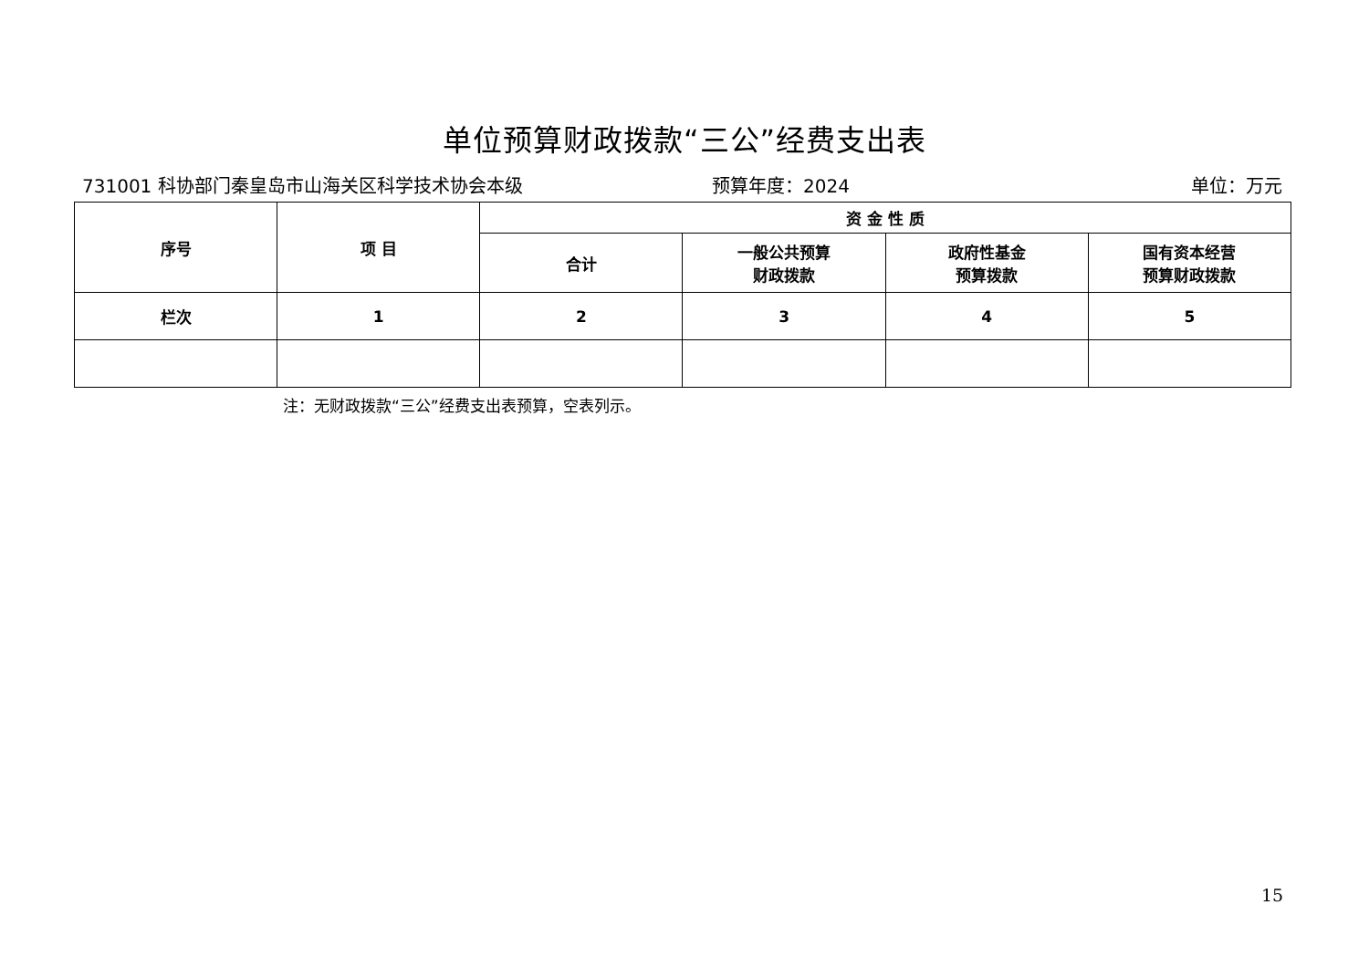单位预算财政拨款“三公”经费支出表
731001 科协部门秦皇岛市山海关区科学技术协会本级 预算年度：2024 单位：万元
| 序号 | 项 目 | 资 金 性 质 | | | |
| --- | --- | --- | --- | --- | --- |
| | | 合计 | 一般公共预算 财政拨款 | 政府性基金 预算拨款 | 国有资本经营 预算财政拨款 |
| 栏次 | 1 | 2 | 3 | 4 | 5 |
注：无财政拨款“三公”经费支出表预算，空表列示。
15